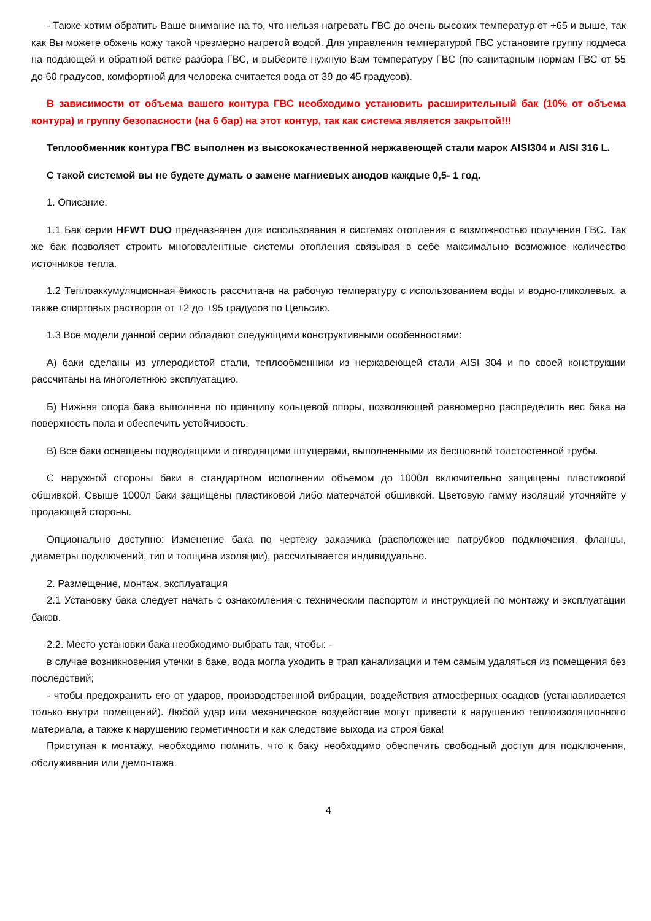- Также хотим обратить Ваше внимание на то, что нельзя нагревать ГВС до очень высоких температур от +65 и выше, так как Вы можете обжечь кожу такой чрезмерно нагретой водой. Для управления температурой ГВС установите группу подмеса на подающей и обратной ветке разбора ГВС, и выберите нужную Вам температуру ГВС (по санитарным нормам ГВС от 55 до 60 градусов, комфортной для человека считается вода от 39 до 45 градусов).
В зависимости от объема вашего контура ГВС необходимо установить расширительный бак (10% от объема контура) и группу безопасности (на 6 бар) на этот контур, так как система является закрытой!!!
Теплообменник контура ГВС выполнен из высококачественной нержавеющей стали марок AISI304 и AISI 316 L.
С такой системой вы не будете думать о замене магниевых анодов каждые 0,5- 1 год.
1. Описание:
1.1 Бак серии HFWT DUO предназначен для использования в системах отопления с возможностью получения ГВС. Так же бак позволяет строить многовалентные системы отопления связывая в себе максимально возможное количество источников тепла.
1.2 Теплоаккумуляционная ёмкость рассчитана на рабочую температуру с использованием воды и водно-гликолевых, а также спиртовых растворов от +2 до +95 градусов по Цельсию.
1.3 Все модели данной серии обладают следующими конструктивными особенностями:
А) баки сделаны из углеродистой стали, теплообменники из нержавеющей стали AISI 304 и по своей конструкции рассчитаны на многолетнюю эксплуатацию.
Б) Нижняя опора бака выполнена по принципу кольцевой опоры, позволяющей равномерно распределять вес бака на поверхность пола и обеспечить устойчивость.
В) Все баки оснащены подводящими и отводящими штуцерами, выполненными из бесшовной толстостенной трубы.
С наружной стороны баки в стандартном исполнении объемом до 1000л включительно защищены пластиковой обшивкой. Свыше 1000л баки защищены пластиковой либо матерчатой обшивкой. Цветовую гамму изоляций уточняйте у продающей стороны.
Опционально доступно: Изменение бака по чертежу заказчика (расположение патрубков подключения, фланцы, диаметры подключений, тип и толщина изоляции), рассчитывается индивидуально.
2. Размещение, монтаж, эксплуатация
2.1 Установку бака следует начать с ознакомления с техническим паспортом и инструкцией по монтажу и эксплуатации баков.
2.2. Место установки бака необходимо выбрать так, чтобы: -
в случае возникновения утечки в баке, вода могла уходить в трап канализации и тем самым удаляться из помещения без последствий;
- чтобы предохранить его от ударов, производственной вибрации, воздействия атмосферных осадков (устанавливается только внутри помещений). Любой удар или механическое воздействие могут привести к нарушению теплоизоляционного материала, а также к нарушению герметичности и как следствие выхода из строя бака!
Приступая к монтажу, необходимо помнить, что к баку необходимо обеспечить свободный доступ для подключения, обслуживания или демонтажа.
4